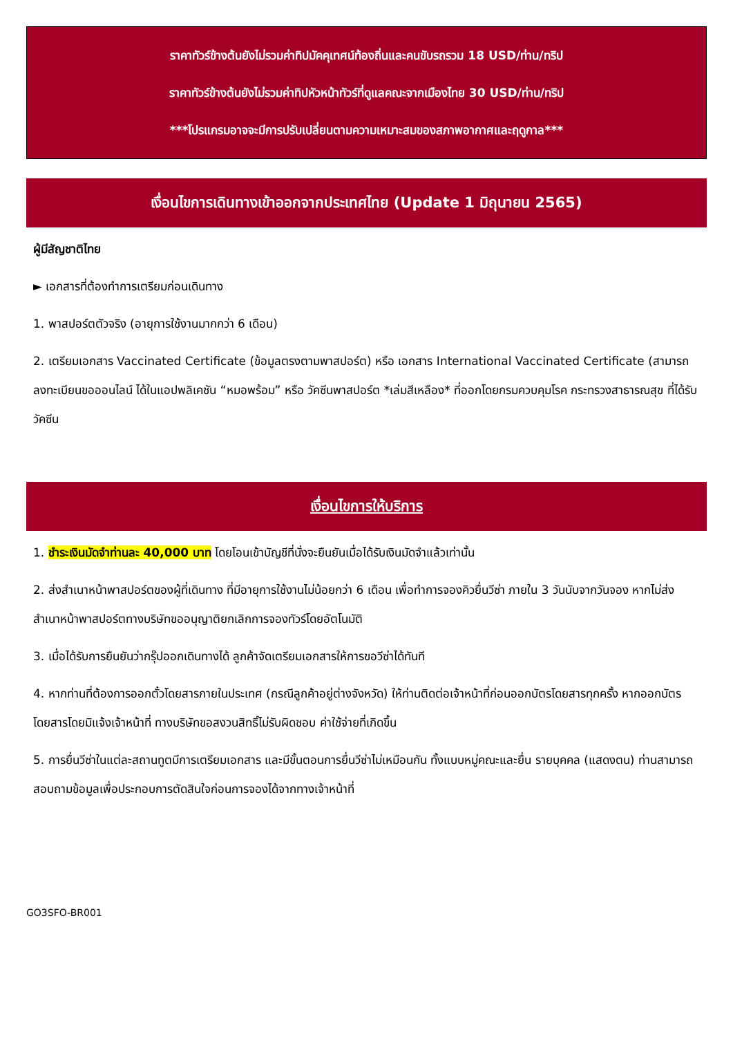ราคาทัวร์ข้างต้นยังไม่รวมค่าทิปมัคคุเทศน์ท้องถิ่นและคนขับรถรวม 18 USD/ท่าน/ทริป
ราคาทัวร์ข้างต้นยังไม่รวมค่าทิปหัวหน้าทัวร์ที่ดูแลคณะจากเมืองไทย 30 USD/ท่าน/ทริป
***โปรแกรมอาจจะมีการปรับเปลี่ยนตามความเหมาะสมของสภาพอากาศและฤดูกาล***
เงื่อนไขการเดินทางเข้าออกจากประเทศไทย (Update 1 มิถุนายน 2565)
ผู้มีสัญชาติไทย
► เอกสารที่ต้องทำการเตรียมก่อนเดินทาง
1. พาสปอร์ตตัวจริง (อายุการใช้งานมากกว่า 6 เดือน)
2. เตรียมเอกสาร Vaccinated Certificate (ข้อมูลตรงตามพาสปอร์ต) หรือ เอกสาร International Vaccinated Certificate (สามารถลงทะเบียนขอออนไลน์ ได้ในแอปพลิเคชัน “หมอพร้อม” หรือ วัคซีนพาสปอร์ต *เล่มสีเหลือง* ที่ออกโดยกรมควบคุมโรค กระทรวงสาธารณสุข ที่ได้รับวัคซีน
เงื่อนไขการให้บริการ
1. ชำระเงินมัดจำท่านละ 40,000 บาท โดยโอนเข้าบัญชีที่นั่งจะยืนยันเมื่อได้รับเงินมัดจำแล้วเท่านั้น
2. ส่งสำเนาหน้าพาสปอร์ตของผู้ที่เดินทาง ที่มีอายุการใช้งานไม่น้อยกว่า 6 เดือน เพื่อทำการจองคิวยื่นวีซ่า ภายใน 3 วันนับจากวันจอง หากไม่ส่งสำเนาหน้าพาสปอร์ตทางบริษัทขออนุญาติยกเลิกการจองทัวร์โดยอัตโนมัติ
3. เมื่อได้รับการยืนยันว่ากรุ๊ปออกเดินทางได้ ลูกค้าจัดเตรียมเอกสารให้การขอวีซ่าได้ทันที
4. หากท่านที่ต้องการออกตั๋วโดยสารภายในประเทศ (กรณีลูกค้าอยู่ต่างจังหวัด) ให้ท่านติดต่อเจ้าหน้าที่ก่อนออกบัตรโดยสารทุกครั้ง หากออกบัตรโดยสารโดยมิแจ้งเจ้าหน้าที่ ทางบริษัทขอสงวนสิทธิ์ไม่รับผิดชอบ ค่าใช้จ่ายที่เกิดขึ้น
5. การยื่นวีซ่าในแต่ละสถานทูตมีการเตรียมเอกสาร และมีขั้นตอนการยื่นวีซ่าไม่เหมือนกัน ทั้งแบบหมู่คณะและยื่น รายบุคคล (แสดงตน) ท่านสามารถสอบถามข้อมูลเพื่อประกอบการตัดสินใจก่อนการจองได้จากทางเจ้าหน้าที่
GO3SFO-BR001